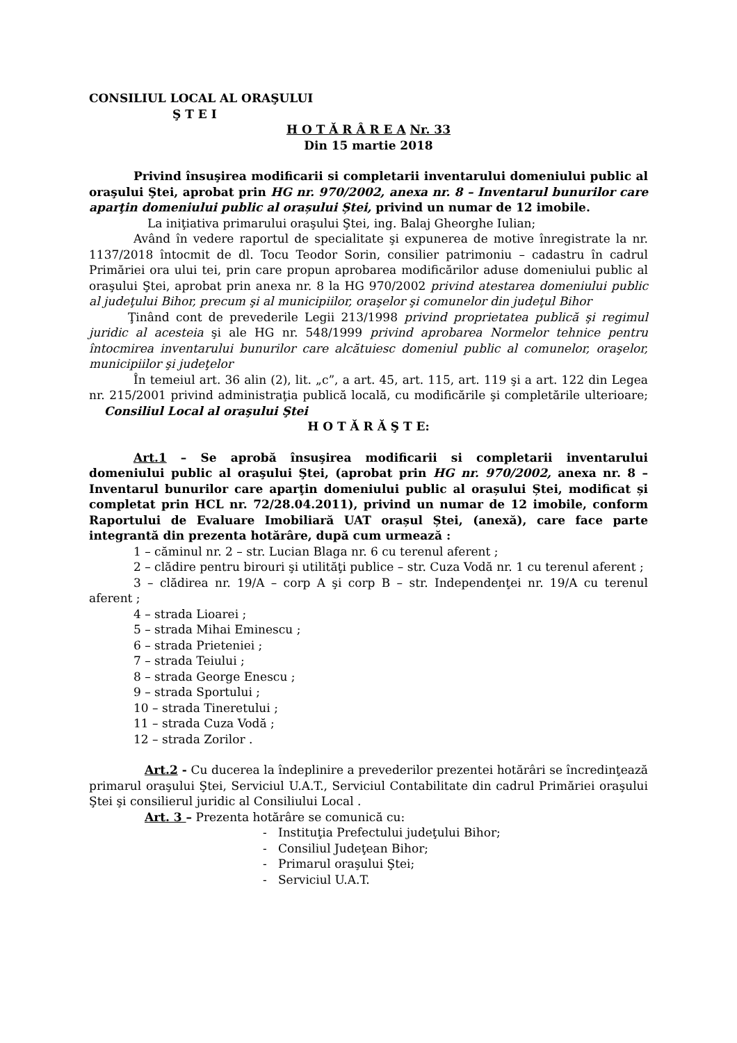CONSILIUL LOCAL AL ORAŞULUI
Ş T E I
H O T Ă R Â R E A Nr. 33
Din 15 martie 2018
Privind însuşirea modificarii si completarii inventarului domeniului public al oraşului Ştei, aprobat prin HG nr. 970/2002, anexa nr. 8 – Inventarul bunurilor care aparţin domeniului public al orașului Ștei, privind un numar de 12 imobile.
La iniţiativa primarului oraşului Ştei, ing. Balaj Gheorghe Iulian;
Având în vedere raportul de specialitate şi expunerea de motive înregistrate la nr. 1137/2018 întocmit de dl. Tocu Teodor Sorin, consilier patrimoniu – cadastru în cadrul Primăriei ora ului tei, prin care propun aprobarea modificărilor aduse domeniului public al oraşului Ştei, aprobat prin anexa nr. 8 la HG 970/2002 privind atestarea domeniului public al judeţului Bihor, precum şi al municipiilor, oraşelor şi comunelor din judeţul Bihor
Ţinând cont de prevederile Legii 213/1998 privind proprietatea publică şi regimul juridic al acesteia şi ale HG nr. 548/1999 privind aprobarea Normelor tehnice pentru întocmirea inventarului bunurilor care alcătuiesc domeniul public al comunelor, oraşelor, municipiilor şi judeţelor
În temeiul art. 36 alin (2), lit. „c”, a art. 45, art. 115, art. 119 şi a art. 122 din Legea nr. 215/2001 privind administraţia publică locală, cu modificările şi completările ulterioare; Consiliul Local al oraşului Ştei
H O T Ă R Ă Ş T E:
Art.1 – Se aprobă însuşirea modificarii si completarii inventarului domeniului public al oraşului Ştei, (aprobat prin HG nr. 970/2002, anexa nr. 8 – Inventarul bunurilor care aparţin domeniului public al orașului Ștei, modificat și completat prin HCL nr. 72/28.04.2011), privind un numar de 12 imobile, conform Raportului de Evaluare Imobiliară UAT orașul Ștei, (anexă), care face parte integrantă din prezenta hotărâre, după cum urmează :
1 – căminul nr. 2 – str. Lucian Blaga nr. 6 cu terenul aferent ;
2 – clădire pentru birouri şi utilităţi publice – str. Cuza Vodă nr. 1 cu terenul aferent ;
3 – clădirea nr. 19/A – corp A şi corp B – str. Independenţei nr. 19/A cu terenul aferent ;
4 – strada Lioarei ;
5 – strada Mihai Eminescu ;
6 – strada Prieteniei ;
7 – strada Teiului ;
8 – strada George Enescu ;
9 – strada Sportului ;
10 – strada Tineretului ;
11 – strada Cuza Vodă ;
12 – strada Zorilor .
Art.2 - Cu ducerea la îndeplinire a prevederilor prezentei hotărâri se încredinţează primarul oraşului Ştei, Serviciul U.A.T., Serviciul Contabilitate din cadrul Primăriei oraşului Ştei şi consilierul juridic al Consiliului Local .
Art. 3 – Prezenta hotărâre se comunică cu:
- Instituţia Prefectului judeţului Bihor;
- Consiliul Judeţean Bihor;
- Primarul oraşului Ştei;
- Serviciul U.A.T.